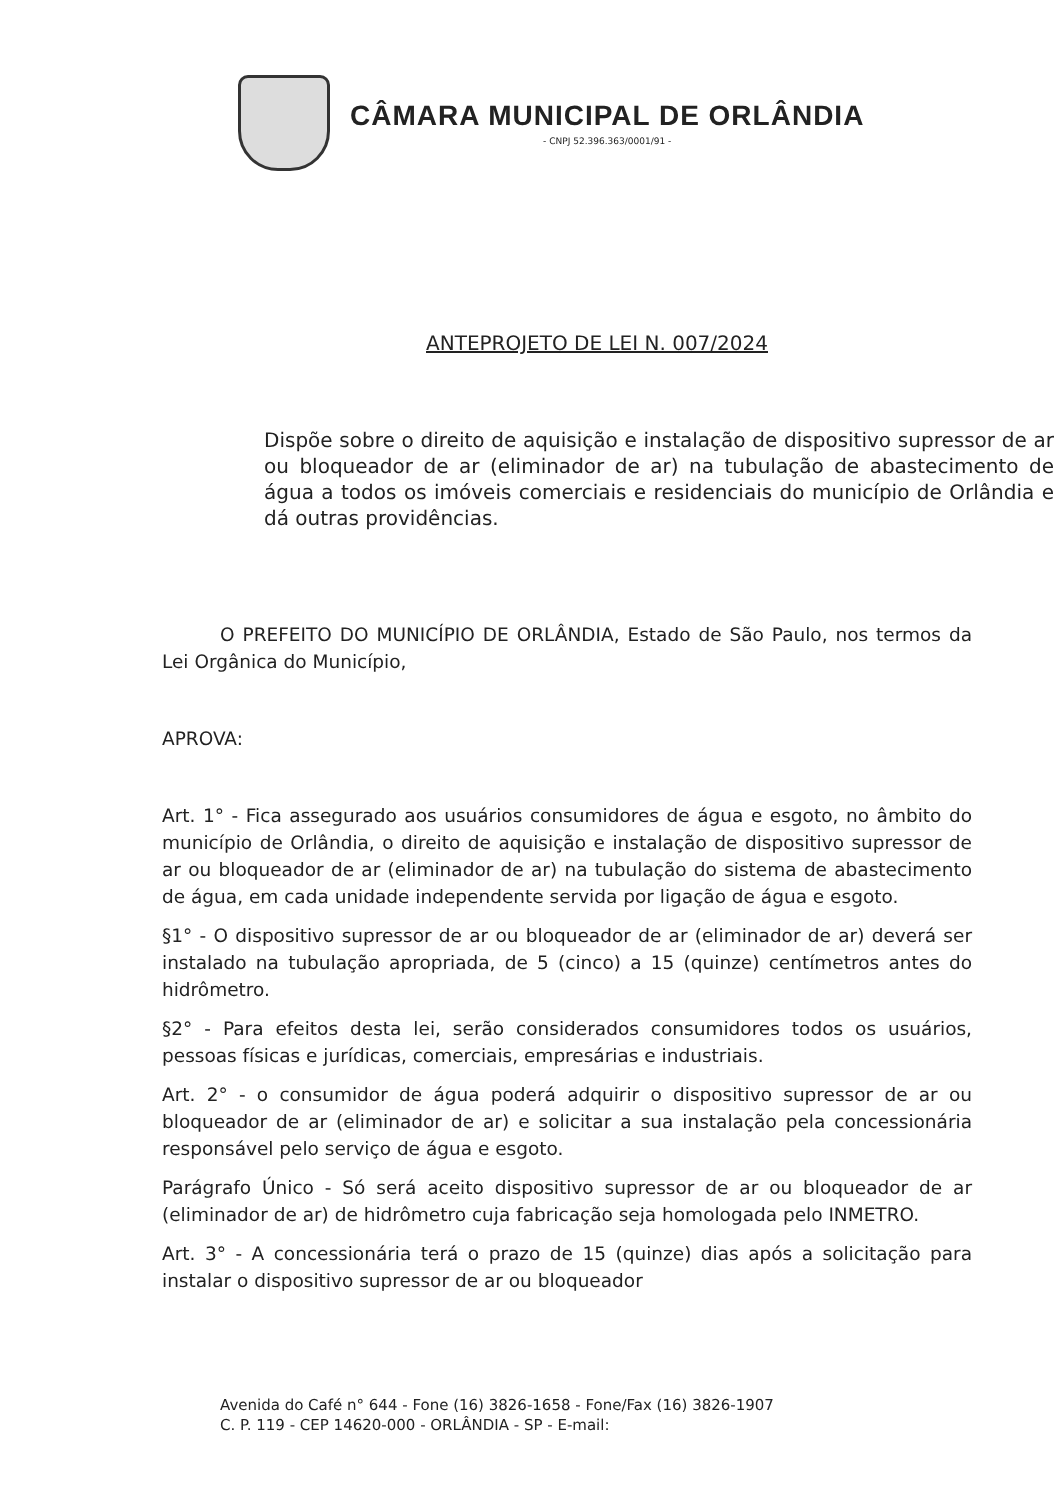CÂMARA MUNICIPAL DE ORLÂNDIA
- CNPJ 52.396.363/0001/91 -
ANTEPROJETO DE LEI N. 007/2024
Dispõe sobre o direito de aquisição e instalação de dispositivo supressor de ar ou bloqueador de ar (eliminador de ar) na tubulação de abastecimento de água a todos os imóveis comerciais e residenciais do município de Orlândia e dá outras providências.
O PREFEITO DO MUNICÍPIO DE ORLÂNDIA, Estado de São Paulo, nos termos da Lei Orgânica do Município,
APROVA:
Art. 1° - Fica assegurado aos usuários consumidores de água e esgoto, no âmbito do município de Orlândia, o direito de aquisição e instalação de dispositivo supressor de ar ou bloqueador de ar (eliminador de ar) na tubulação do sistema de abastecimento de água, em cada unidade independente servida por ligação de água e esgoto.
§1° - O dispositivo supressor de ar ou bloqueador de ar (eliminador de ar) deverá ser instalado na tubulação apropriada, de 5 (cinco) a 15 (quinze) centímetros antes do hidrômetro.
§2° - Para efeitos desta lei, serão considerados consumidores todos os usuários, pessoas físicas e jurídicas, comerciais, empresárias e industriais.
Art. 2° - o consumidor de água poderá adquirir o dispositivo supressor de ar ou bloqueador de ar (eliminador de ar) e solicitar a sua instalação pela concessionária responsável pelo serviço de água e esgoto.
Parágrafo Único - Só será aceito dispositivo supressor de ar ou bloqueador de ar (eliminador de ar) de hidrômetro cuja fabricação seja homologada pelo INMETRO.
Art. 3° - A concessionária terá o prazo de 15 (quinze) dias após a solicitação para instalar o dispositivo supressor de ar ou bloqueador
Avenida do Café n° 644 - Fone (16) 3826-1658 - Fone/Fax (16) 3826-1907
C. P. 119 - CEP 14620-000 - ORLÂNDIA - SP - E-mail: